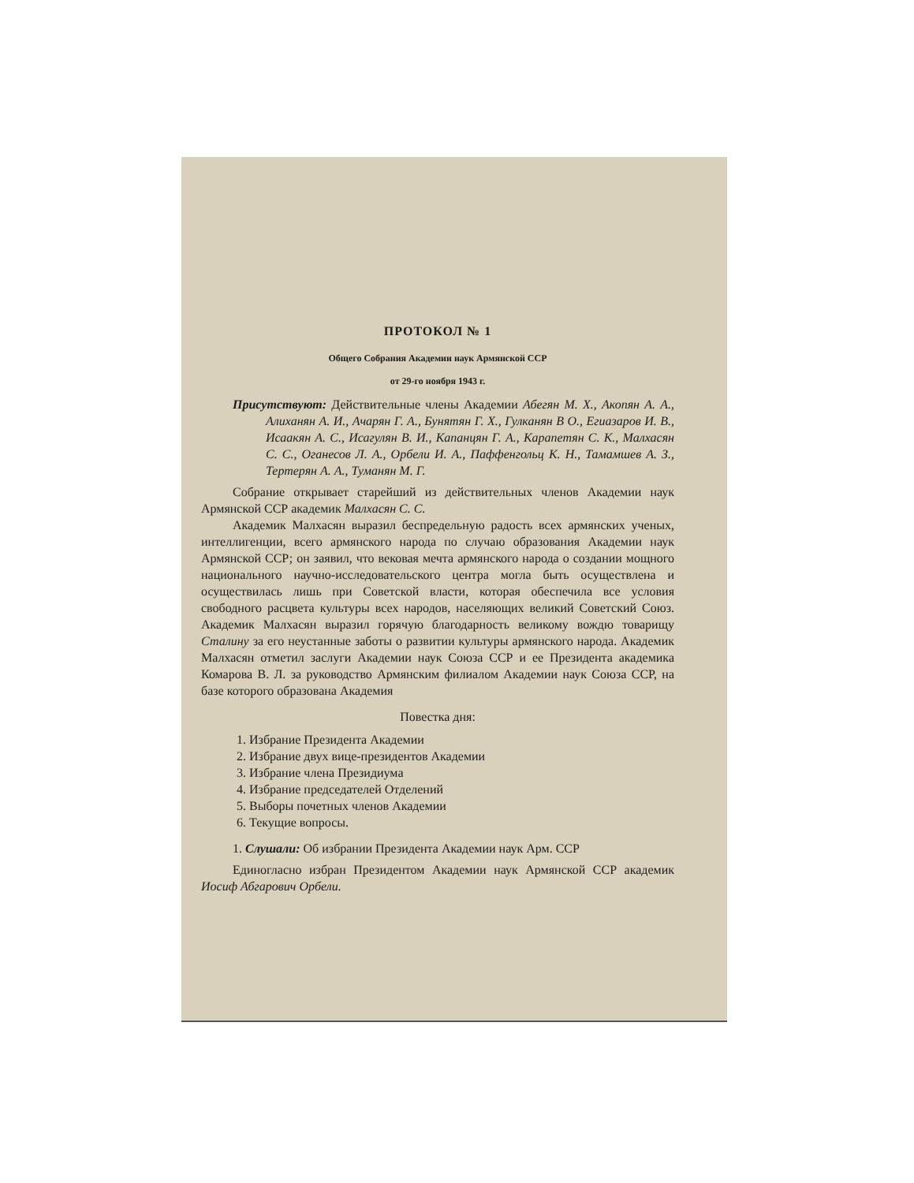ПРОТОКОЛ № 1
Общего Собрания Академии наук Армянской ССР
от 29-го ноября 1943 г.
Присутствуют: Действительные члены Академии Абегян М. Х., Акопян А. А., Алиханян А. И., Ачарян Г. А., Бунятян Г. Х., Гулканян В О., Егиазаров И. В., Исаакян А. С., Исагулян В. И., Капанцян Г. А., Карапетян С. К., Малхасян С. С., Оганесов Л. А., Орбели И. А., Паффенгольц К. Н., Тамамшев А. З., Тертерян А. А., Туманян М. Г.
Собрание открывает старейший из действительных членов Академии наук Армянской ССР академик Малхасян С. С.
Академик Малхасян выразил беспредельную радость всех армянских ученых, интеллигенции, всего армянского народа по случаю образования Академии наук Армянской ССР; он заявил, что вековая мечта армянского народа о создании мощного национального научно-исследовательского центра могла быть осуществлена и осуществилась лишь при Советской власти, которая обеспечила все условия свободного расцвета культуры всех народов, населяющих великий Советский Союз. Академик Малхасян выразил горячую благодарность великому вождю товарищу Сталину за его неустанные заботы о развитии культуры армянского народа. Академик Малхасян отметил заслуги Академии наук Союза ССР и ее Президента академика Комарова В. Л. за руководство Армянским филиалом Академии наук Союза ССР, на базе которого образована Академия
Повестка дня:
1. Избрание Президента Академии
2. Избрание двух вице-президентов Академии
3. Избрание члена Президиума
4. Избрание председателей Отделений
5. Выборы почетных членов Академии
6. Текущие вопросы.
1. Слушали: Об избрании Президента Академии наук Арм. ССР
Единогласно избран Президентом Академии наук Армянской ССР академик Иосиф Абгарович Орбели.